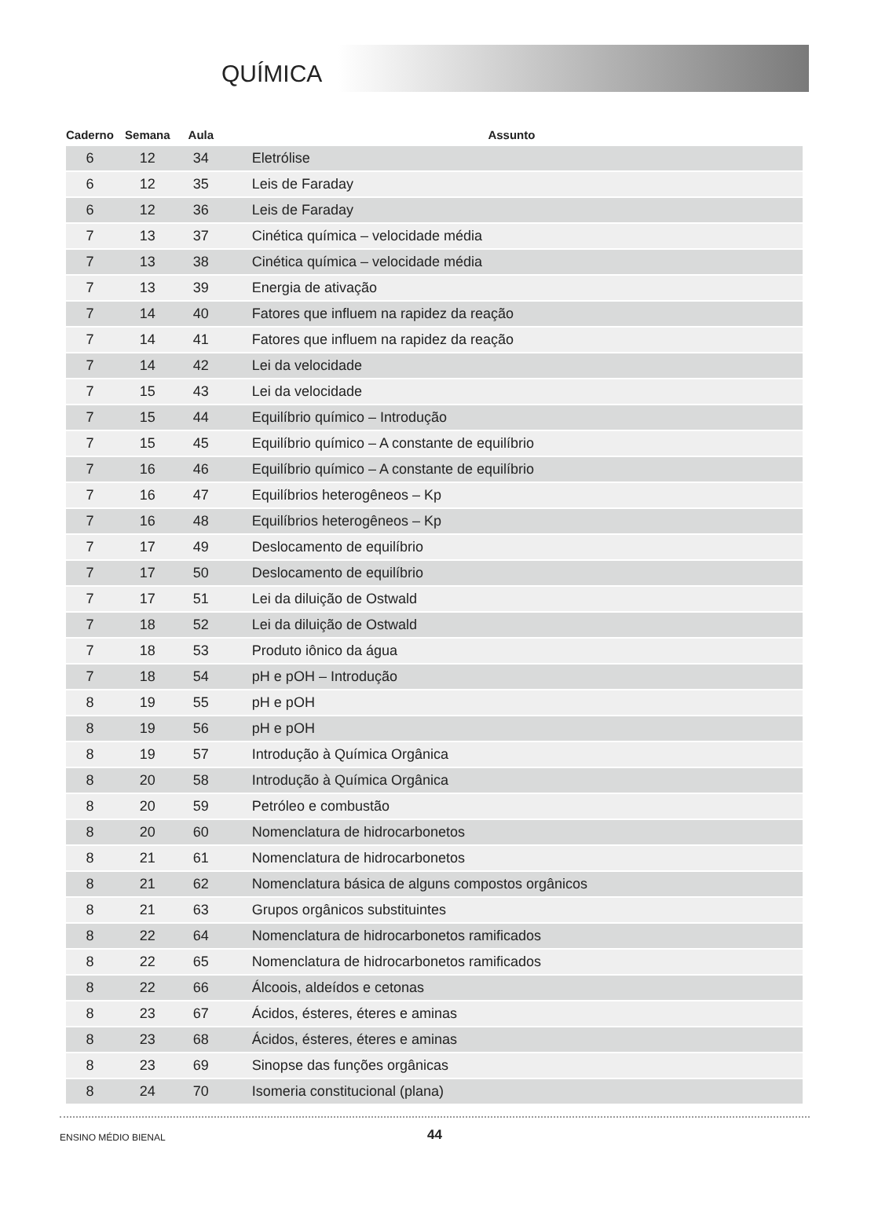QUÍMICA
| Caderno | Semana | Aula | Assunto |
| --- | --- | --- | --- |
| 6 | 12 | 34 | Eletrólise |
| 6 | 12 | 35 | Leis de Faraday |
| 6 | 12 | 36 | Leis de Faraday |
| 7 | 13 | 37 | Cinética química – velocidade média |
| 7 | 13 | 38 | Cinética química – velocidade média |
| 7 | 13 | 39 | Energia de ativação |
| 7 | 14 | 40 | Fatores que influem na rapidez da reação |
| 7 | 14 | 41 | Fatores que influem na rapidez da reação |
| 7 | 14 | 42 | Lei da velocidade |
| 7 | 15 | 43 | Lei da velocidade |
| 7 | 15 | 44 | Equilíbrio químico – Introdução |
| 7 | 15 | 45 | Equilíbrio químico – A constante de equilíbrio |
| 7 | 16 | 46 | Equilíbrio químico – A constante de equilíbrio |
| 7 | 16 | 47 | Equilíbrios heterogêneos – Kp |
| 7 | 16 | 48 | Equilíbrios heterogêneos – Kp |
| 7 | 17 | 49 | Deslocamento de equilíbrio |
| 7 | 17 | 50 | Deslocamento de equilíbrio |
| 7 | 17 | 51 | Lei da diluição de Ostwald |
| 7 | 18 | 52 | Lei da diluição de Ostwald |
| 7 | 18 | 53 | Produto iônico da água |
| 7 | 18 | 54 | pH e pOH – Introdução |
| 8 | 19 | 55 | pH e pOH |
| 8 | 19 | 56 | pH e pOH |
| 8 | 19 | 57 | Introdução à Química Orgânica |
| 8 | 20 | 58 | Introdução à Química Orgânica |
| 8 | 20 | 59 | Petróleo e combustão |
| 8 | 20 | 60 | Nomenclatura de hidrocarbonetos |
| 8 | 21 | 61 | Nomenclatura de hidrocarbonetos |
| 8 | 21 | 62 | Nomenclatura básica de alguns compostos orgânicos |
| 8 | 21 | 63 | Grupos orgânicos substituintes |
| 8 | 22 | 64 | Nomenclatura de hidrocarbonetos ramificados |
| 8 | 22 | 65 | Nomenclatura de hidrocarbonetos ramificados |
| 8 | 22 | 66 | Álcoois, aldeídos e cetonas |
| 8 | 23 | 67 | Ácidos, ésteres, éteres e aminas |
| 8 | 23 | 68 | Ácidos, ésteres, éteres e aminas |
| 8 | 23 | 69 | Sinopse das funções orgânicas |
| 8 | 24 | 70 | Isomeria constitucional (plana) |
ENSINO MÉDIO BIENAL 44